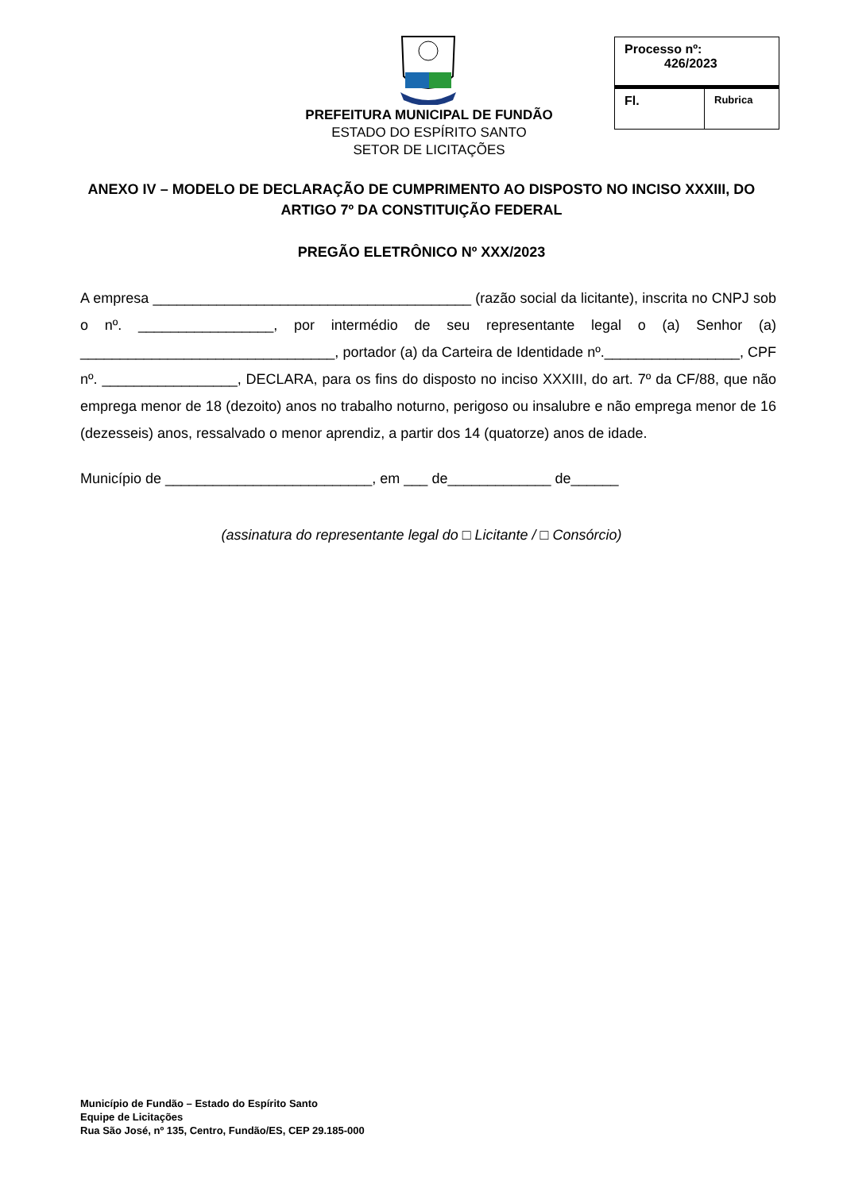PREFEITURA MUNICIPAL DE FUNDÃO
ESTADO DO ESPÍRITO SANTO
SETOR DE LICITAÇÕES
| Processo nº: 426/2023 | |
| Fl. | Rubrica |
ANEXO IV – MODELO DE DECLARAÇÃO DE CUMPRIMENTO AO DISPOSTO NO INCISO XXXIII, DO ARTIGO 7º DA CONSTITUIÇÃO FEDERAL
PREGÃO ELETRÔNICO Nº XXX/2023
A empresa ________________________________________ (razão social da licitante), inscrita no CNPJ sob o nº. _________________, por intermédio de seu representante legal o (a) Senhor (a) ________________________________, portador (a) da Carteira de Identidade nº._________________, CPF nº. _________________, DECLARA, para os fins do disposto no inciso XXXIII, do art. 7º da CF/88, que não emprega menor de 18 (dezoito) anos no trabalho noturno, perigoso ou insalubre e não emprega menor de 16 (dezesseis) anos, ressalvado o menor aprendiz, a partir dos 14 (quatorze) anos de idade.
Município de __________________________, em ___ de_____________ de______
(assinatura do representante legal do □ Licitante / □ Consórcio)
Município de Fundão – Estado do Espírito Santo
Equipe de Licitações
Rua São José, nº 135, Centro, Fundão/ES, CEP 29.185-000